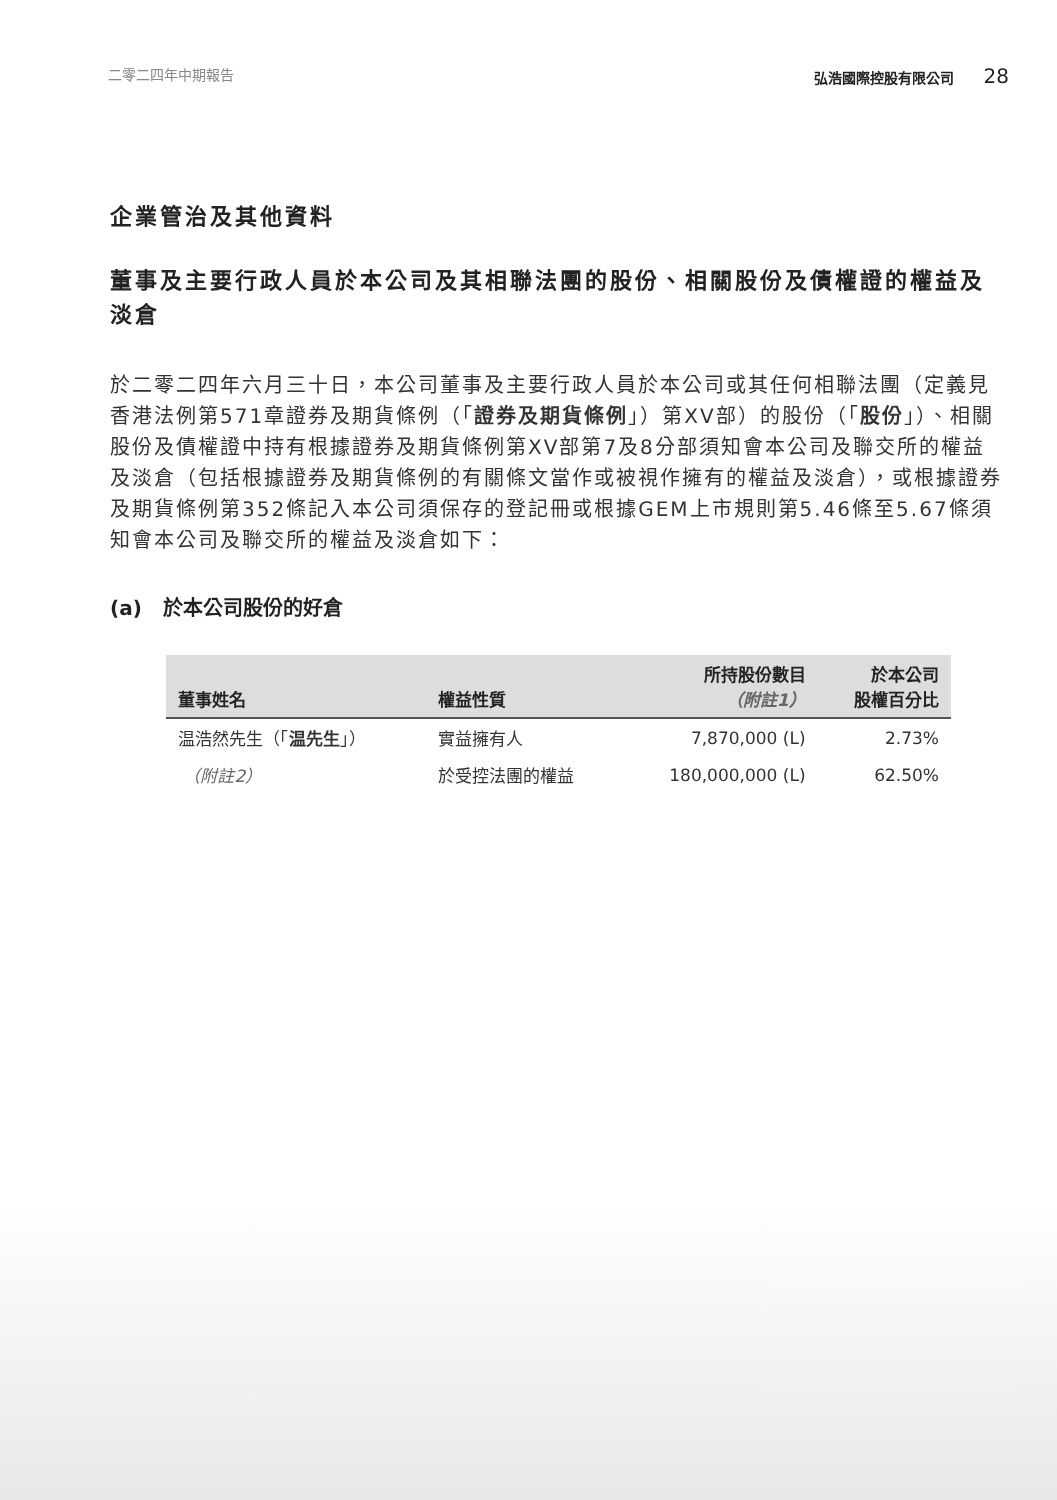二零二四年中期報告 弘浩國際控股有限公司 28
企業管治及其他資料
董事及主要行政人員於本公司及其相聯法團的股份、相關股份及債權證的權益及淡倉
於二零二四年六月三十日，本公司董事及主要行政人員於本公司或其任何相聯法團（定義見香港法例第571章證券及期貨條例（「證券及期貨條例」）第XV部）的股份（「股份」）、相關股份及債權證中持有根據證券及期貨條例第XV部第7及8分部須知會本公司及聯交所的權益及淡倉（包括根據證券及期貨條例的有關條文當作或被視作擁有的權益及淡倉），或根據證券及期貨條例第352條記入本公司須保存的登記冊或根據GEM上市規則第5.46條至5.67條須知會本公司及聯交所的權益及淡倉如下：
(a) 於本公司股份的好倉
| 董事姓名 | 權益性質 | 所持股份數目 （附註1） | 於本公司 股權百分比 |
| --- | --- | --- | --- |
| 温浩然先生（「 温先生 」） | 實益擁有人 | 7,870,000 (L) | 2.73% |
| （附註2） | 於受控法團的權益 | 180,000,000 (L) | 62.50% |